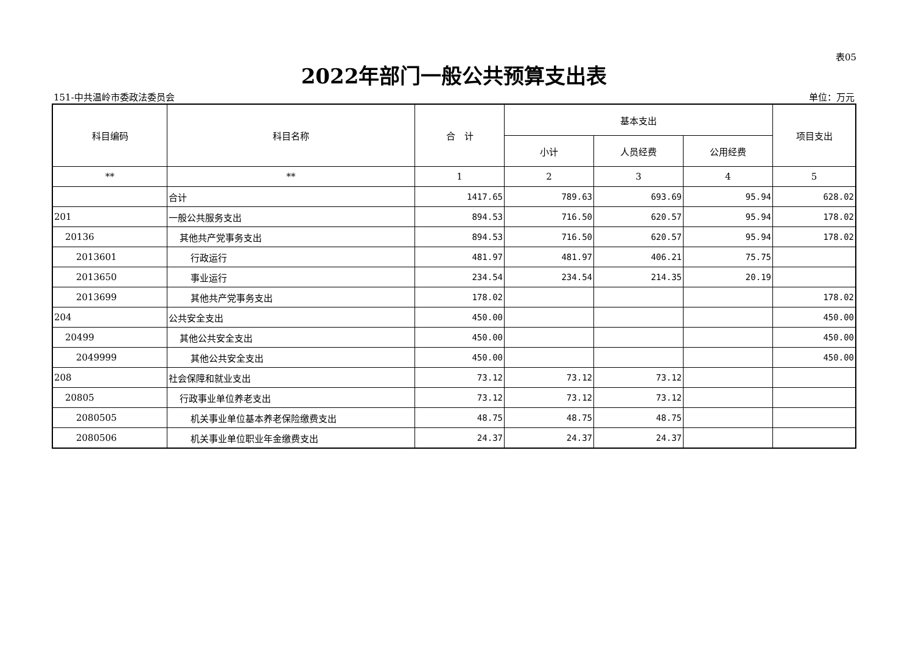表05
2022年部门一般公共预算支出表
151-中共温岭市委政法委员会 单位：万元
| 科目编码 | 科目名称 | 合 计 | 基本支出 | | | 项目支出 |
| --- | --- | --- | --- | --- | --- | --- |
| | | | 小计 | 人员经费 | 公用经费 | |
| ** | ** | 1 | 2 | 3 | 4 | 5 |
| | 合计 | 1417.65 | 789.63 | 693.69 | 95.94 | 628.02 |
| 201 | 一般公共服务支出 | 894.53 | 716.50 | 620.57 | 95.94 | 178.02 |
| 20136 | 其他共产党事务支出 | 894.53 | 716.50 | 620.57 | 95.94 | 178.02 |
| 2013601 | 行政运行 | 481.97 | 481.97 | 406.21 | 75.75 | |
| 2013650 | 事业运行 | 234.54 | 234.54 | 214.35 | 20.19 | |
| 2013699 | 其他共产党事务支出 | 178.02 | | | | 178.02 |
| 204 | 公共安全支出 | 450.00 | | | | 450.00 |
| 20499 | 其他公共安全支出 | 450.00 | | | | 450.00 |
| 2049999 | 其他公共安全支出 | 450.00 | | | | 450.00 |
| 208 | 社会保障和就业支出 | 73.12 | 73.12 | 73.12 | | |
| 20805 | 行政事业单位养老支出 | 73.12 | 73.12 | 73.12 | | |
| 2080505 | 机关事业单位基本养老保险缴费支出 | 48.75 | 48.75 | 48.75 | | |
| 2080506 | 机关事业单位职业年金缴费支出 | 24.37 | 24.37 | 24.37 | | |